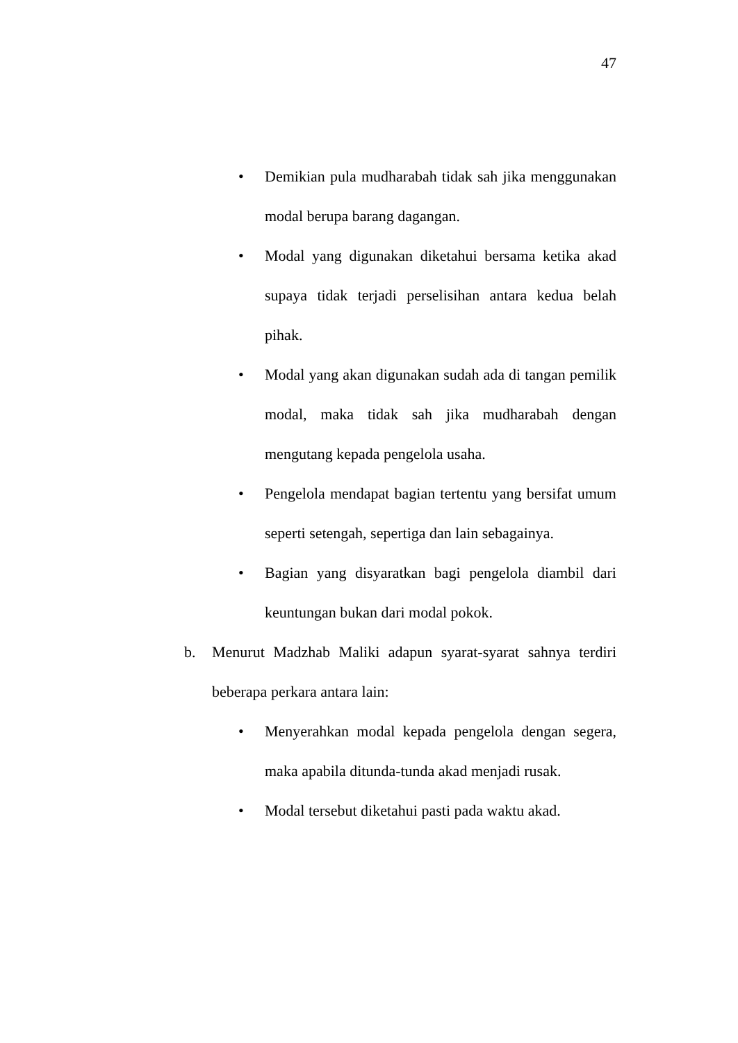47
• Demikian pula mudharabah tidak sah jika menggunakan modal berupa barang dagangan.
• Modal yang digunakan diketahui bersama ketika akad supaya tidak terjadi perselisihan antara kedua belah pihak.
• Modal yang akan digunakan sudah ada di tangan pemilik modal, maka tidak sah jika mudharabah dengan mengutang kepada pengelola usaha.
• Pengelola mendapat bagian tertentu yang bersifat umum seperti setengah, sepertiga dan lain sebagainya.
• Bagian yang disyaratkan bagi pengelola diambil dari keuntungan bukan dari modal pokok.
b. Menurut Madzhab Maliki adapun syarat-syarat sahnya terdiri beberapa perkara antara lain:
• Menyerahkan modal kepada pengelola dengan segera, maka apabila ditunda-tunda akad menjadi rusak.
• Modal tersebut diketahui pasti pada waktu akad.